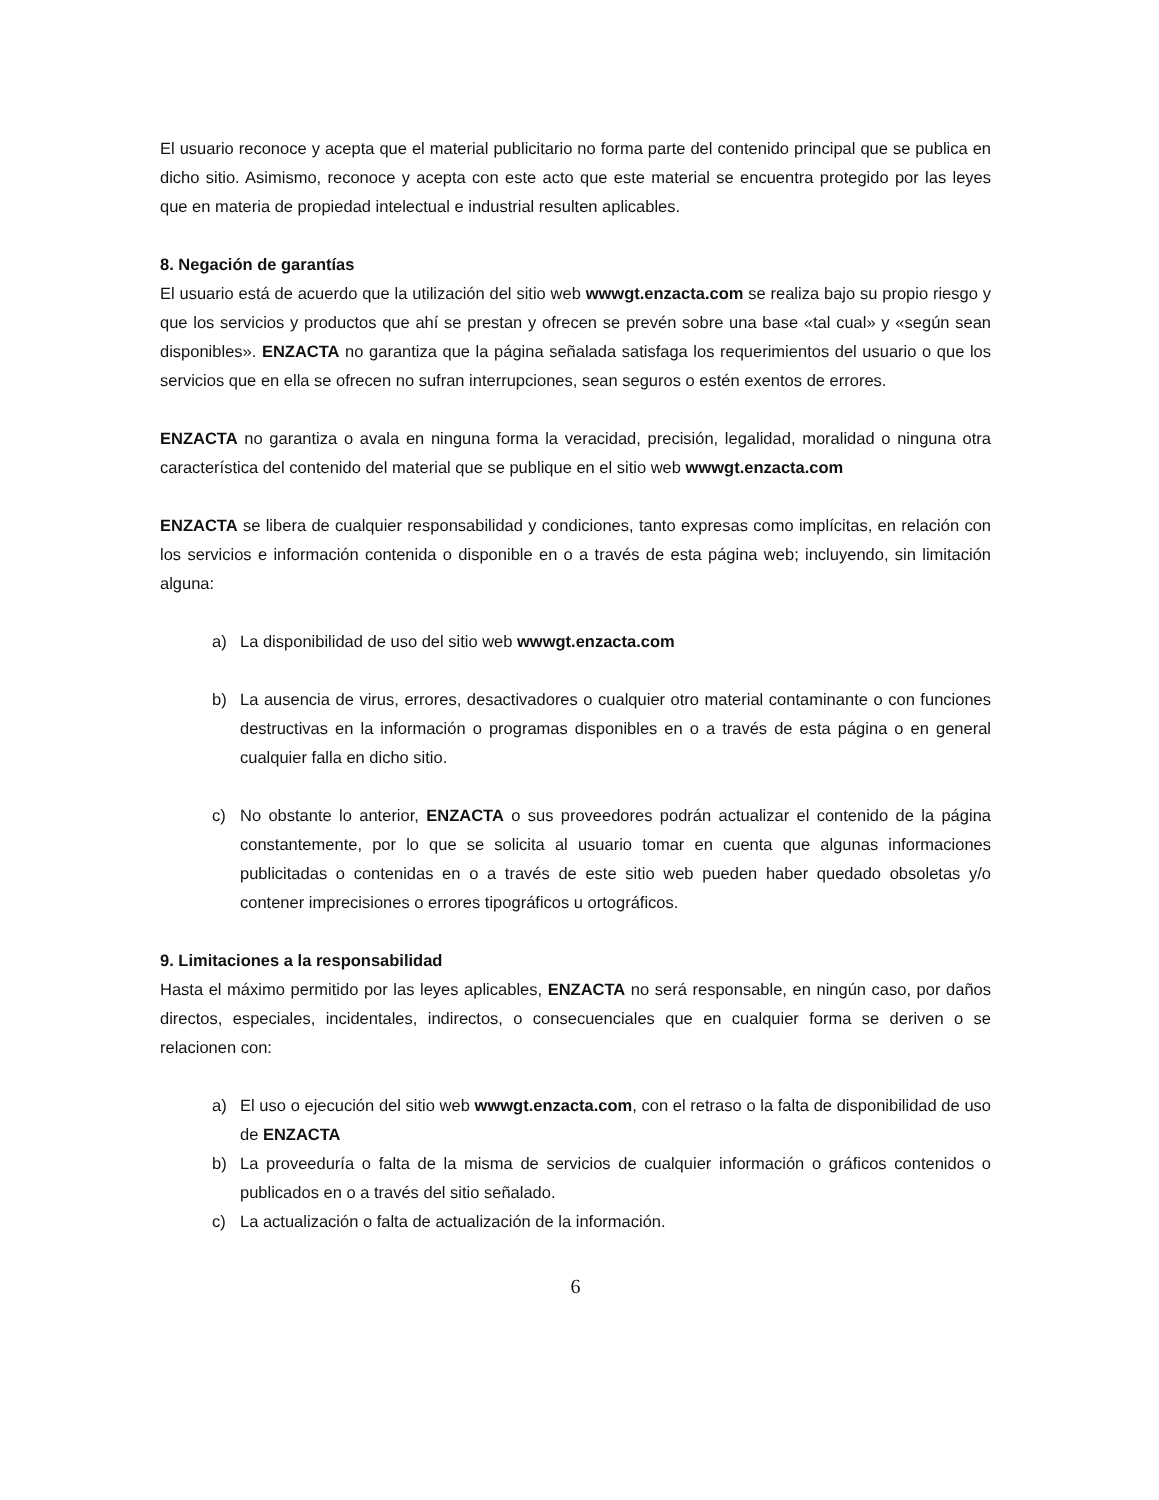El usuario reconoce y acepta que el material publicitario no forma parte del contenido principal que se publica en dicho sitio. Asimismo, reconoce y acepta con este acto que este material se encuentra protegido por las leyes que en materia de propiedad intelectual e industrial resulten aplicables.
8. Negación de garantías
El usuario está de acuerdo que la utilización del sitio web wwwgt.enzacta.com se realiza bajo su propio riesgo y que los servicios y productos que ahí se prestan y ofrecen se prevén sobre una base «tal cual» y «según sean disponibles». ENZACTA no garantiza que la página señalada satisfaga los requerimientos del usuario o que los servicios que en ella se ofrecen no sufran interrupciones, sean seguros o estén exentos de errores.
ENZACTA no garantiza o avala en ninguna forma la veracidad, precisión, legalidad, moralidad o ninguna otra característica del contenido del material que se publique en el sitio web wwwgt.enzacta.com
ENZACTA se libera de cualquier responsabilidad y condiciones, tanto expresas como implícitas, en relación con los servicios e información contenida o disponible en o a través de esta página web; incluyendo, sin limitación alguna:
a) La disponibilidad de uso del sitio web wwwgt.enzacta.com
b) La ausencia de virus, errores, desactivadores o cualquier otro material contaminante o con funciones destructivas en la información o programas disponibles en o a través de esta página o en general cualquier falla en dicho sitio.
c) No obstante lo anterior, ENZACTA o sus proveedores podrán actualizar el contenido de la página constantemente, por lo que se solicita al usuario tomar en cuenta que algunas informaciones publicitadas o contenidas en o a través de este sitio web pueden haber quedado obsoletas y/o contener imprecisiones o errores tipográficos u ortográficos.
9. Limitaciones a la responsabilidad
Hasta el máximo permitido por las leyes aplicables, ENZACTA no será responsable, en ningún caso, por daños directos, especiales, incidentales, indirectos, o consecuenciales que en cualquier forma se deriven o se relacionen con:
a) El uso o ejecución del sitio web wwwgt.enzacta.com, con el retraso o la falta de disponibilidad de uso de ENZACTA
b) La proveeduría o falta de la misma de servicios de cualquier información o gráficos contenidos o publicados en o a través del sitio señalado.
c) La actualización o falta de actualización de la información.
6